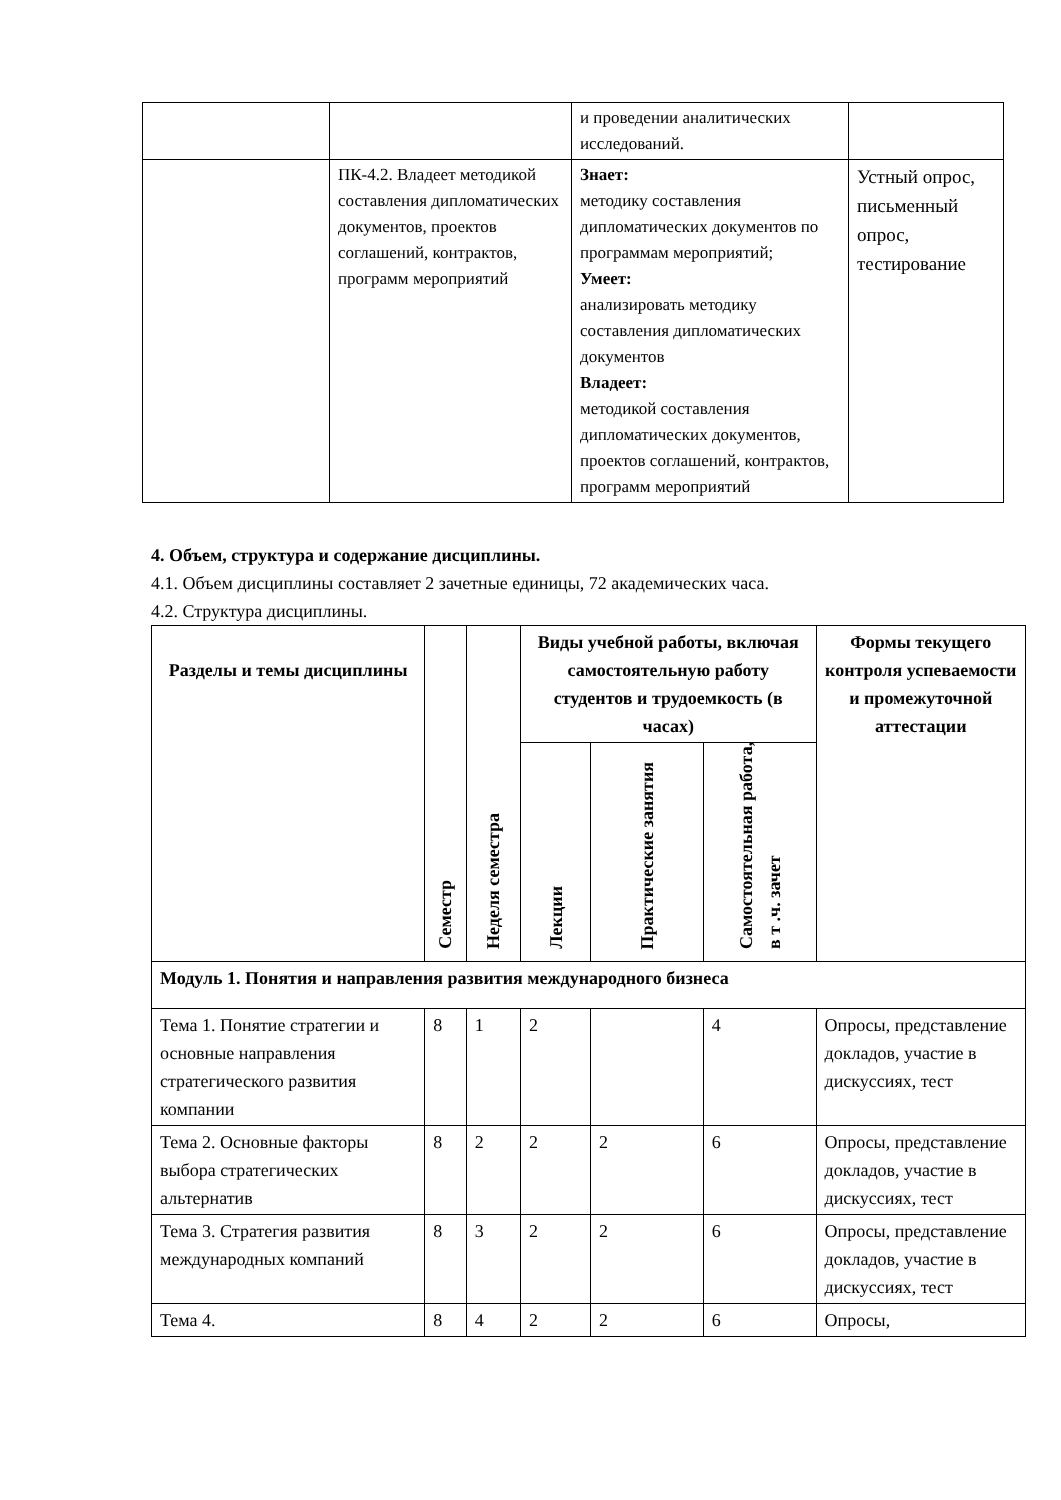| | | и проведении аналитических исследований. | |
| | ПК-4.2. Владеет методикой составления дипломатических документов, проектов соглашений, контрактов, программ мероприятий | Знает: методику составления дипломатических документов по программам мероприятий; Умеет: анализировать методику составления дипломатических документов Владеет: методикой составления дипломатических документов, проектов соглашений, контрактов, программ мероприятий | Устный опрос, письменный опрос, тестирование |
4. Объем, структура и содержание дисциплины.
4.1. Объем дисциплины составляет 2 зачетные единицы, 72 академических часа.
4.2. Структура дисциплины.
| Разделы и темы дисциплины | Семестр | Неделя семестра | Виды учебной работы, включая самостоятельную работу студентов и трудоемкость (в часах) | | | Формы текущего контроля успеваемости и промежуточной аттестации |
| --- | --- | --- | --- | --- | --- | --- |
| | | | Лекции | Практические занятия | Самостоятельная работа, в т .ч. зачет | |
| Модуль 1. Понятия и направления развития международного бизнеса | | | | | | |
| Тема 1. Понятие стратегии и основные направления стратегического развития компании | 8 | 1 | 2 | | 4 | Опросы, представление докладов, участие в дискуссиях, тест |
| Тема 2. Основные факторы выбора стратегических альтернатив | 8 | 2 | 2 | 2 | 6 | Опросы, представление докладов, участие в дискуссиях, тест |
| Тема 3. Стратегия развития международных компаний | 8 | 3 | 2 | 2 | 6 | Опросы, представление докладов, участие в дискуссиях, тест |
| Тема 4. | 8 | 4 | 2 | 2 | 6 | Опросы, |